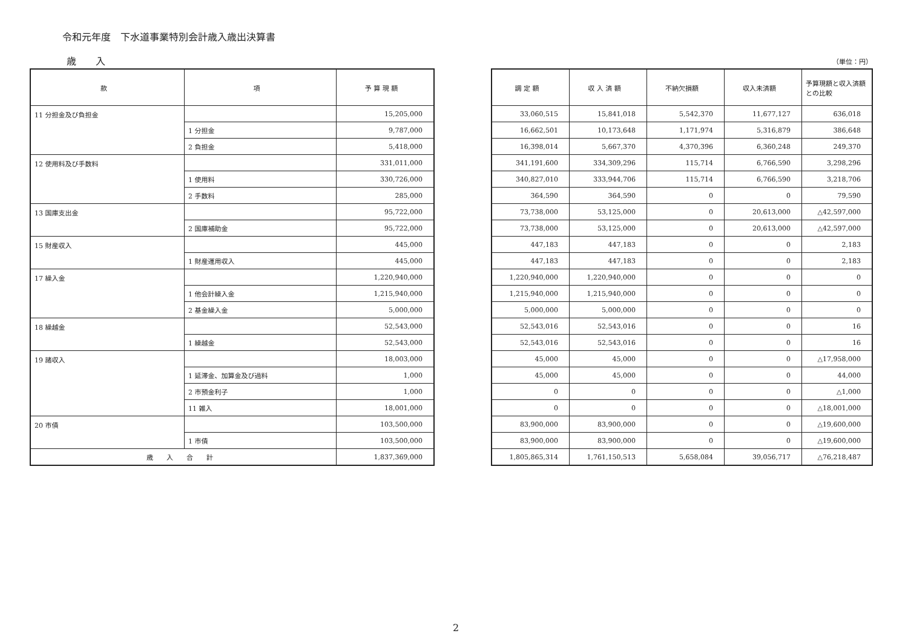令和元年度　下水道事業特別会計歳入歳出決算書
歳　　入 （単位：円）
| 款 | 項 | 予 算 現 額 |
| --- | --- | --- |
| 11 分担金及び負担金 | | 15,205,000 |
| | 1 分担金 | 9,787,000 |
| | 2 負担金 | 5,418,000 |
| 12 使用料及び手数料 | | 331,011,000 |
| | 1 使用料 | 330,726,000 |
| | 2 手数料 | 285,000 |
| 13 国庫支出金 | | 95,722,000 |
| | 2 国庫補助金 | 95,722,000 |
| 15 財産収入 | | 445,000 |
| | 1 財産運用収入 | 445,000 |
| 17 繰入金 | | 1,220,940,000 |
| | 1 他会計繰入金 | 1,215,940,000 |
| | 2 基金繰入金 | 5,000,000 |
| 18 繰越金 | | 52,543,000 |
| | 1 繰越金 | 52,543,000 |
| 19 諸収入 | | 18,003,000 |
| | 1 延滞金、加算金及び過料 | 1,000 |
| | 2 市預金利子 | 1,000 |
| | 11 雑入 | 18,001,000 |
| 20 市債 | | 103,500,000 |
| | 1 市債 | 103,500,000 |
| 歳 入 合 計 | | 1,837,369,000 |
| 調 定 額 | 収 入 済 額 | 不納欠損額 | 収入未済額 | 予算現額と収入済額との比較 |
| --- | --- | --- | --- | --- |
| 33,060,515 | 15,841,018 | 5,542,370 | 11,677,127 | 636,018 |
| 16,662,501 | 10,173,648 | 1,171,974 | 5,316,879 | 386,648 |
| 16,398,014 | 5,667,370 | 4,370,396 | 6,360,248 | 249,370 |
| 341,191,600 | 334,309,296 | 115,714 | 6,766,590 | 3,298,296 |
| 340,827,010 | 333,944,706 | 115,714 | 6,766,590 | 3,218,706 |
| 364,590 | 364,590 | 0 | 0 | 79,590 |
| 73,738,000 | 53,125,000 | 0 | 20,613,000 | △42,597,000 |
| 73,738,000 | 53,125,000 | 0 | 20,613,000 | △42,597,000 |
| 447,183 | 447,183 | 0 | 0 | 2,183 |
| 447,183 | 447,183 | 0 | 0 | 2,183 |
| 1,220,940,000 | 1,220,940,000 | 0 | 0 | 0 |
| 1,215,940,000 | 1,215,940,000 | 0 | 0 | 0 |
| 5,000,000 | 5,000,000 | 0 | 0 | 0 |
| 52,543,016 | 52,543,016 | 0 | 0 | 16 |
| 52,543,016 | 52,543,016 | 0 | 0 | 16 |
| 45,000 | 45,000 | 0 | 0 | △17,958,000 |
| 45,000 | 45,000 | 0 | 0 | 44,000 |
| 0 | 0 | 0 | 0 | △1,000 |
| 0 | 0 | 0 | 0 | △18,001,000 |
| 83,900,000 | 83,900,000 | 0 | 0 | △19,600,000 |
| 83,900,000 | 83,900,000 | 0 | 0 | △19,600,000 |
| 1,805,865,314 | 1,761,150,513 | 5,658,084 | 39,056,717 | △76,218,487 |
2